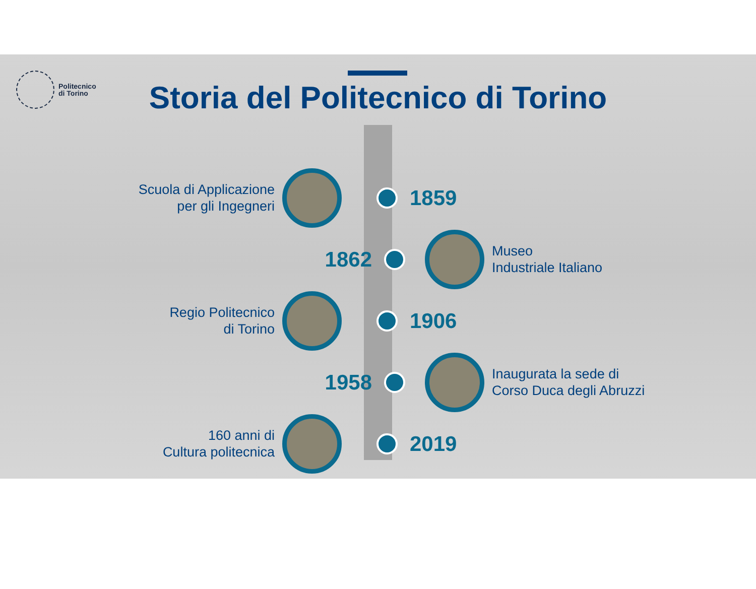Politecnico
di Torino
Storia del Politecnico di Torino
Scuola di Applicazione
per gli Ingegneri
1859
1862
Museo
Industriale Italiano
Regio Politecnico
di Torino
1906
1958
Inaugurata la sede di
Corso Duca degli Abruzzi
160 anni di
Cultura politecnica
2019